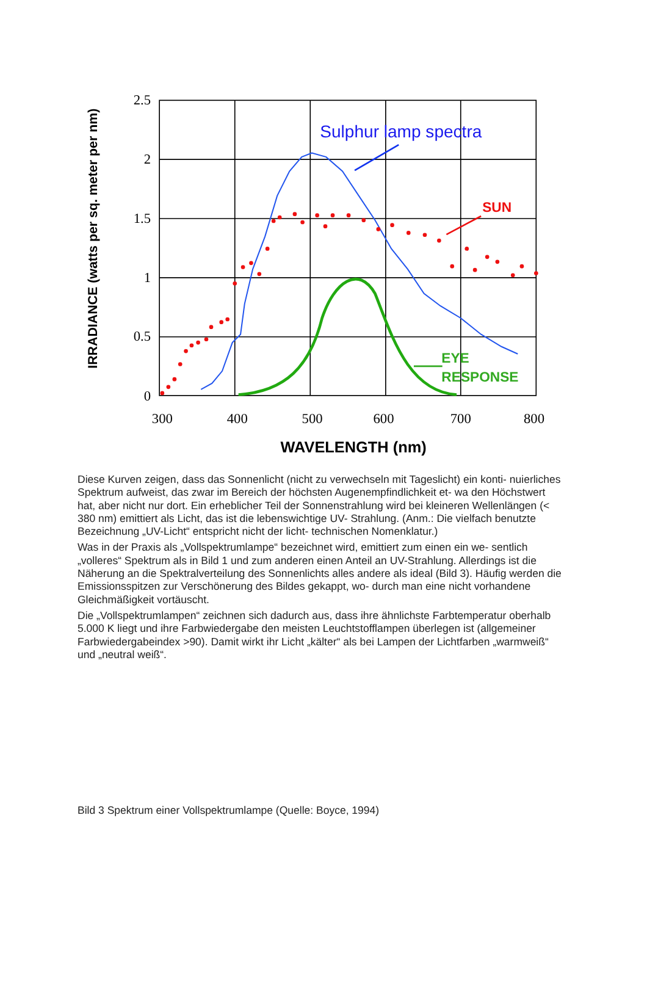2.5
2
1.5
1
0.5
0
300
400
500
600
700
800
WAVELENGTH (nm)
IRRADIANCE (watts per sq. meter per nm)
Sulphur lamp spectra
SUN
EYE
RESPONSE
Diese Kurven zeigen, dass das Sonnenlicht (nicht zu verwechseln mit Tageslicht) ein konti- nuierliches Spektrum aufweist, das zwar im Bereich der höchsten Augenempfindlichkeit et- wa den Höchstwert hat, aber nicht nur dort. Ein erheblicher Teil der Sonnenstrahlung wird bei kleineren Wellenlängen (< 380 nm) emittiert als Licht, das ist die lebenswichtige UV- Strahlung. (Anm.: Die vielfach benutzte Bezeichnung „UV-Licht“ entspricht nicht der licht- technischen Nomenklatur.)
Was in der Praxis als „Vollspektrumlampe“ bezeichnet wird, emittiert zum einen ein we- sentlich „volleres“ Spektrum als in Bild 1 und zum anderen einen Anteil an UV-Strahlung. Allerdings ist die Näherung an die Spektralverteilung des Sonnenlichts alles andere als ideal (Bild 3). Häufig werden die Emissionsspitzen zur Verschönerung des Bildes gekappt, wo- durch man eine nicht vorhandene Gleichmäßigkeit vortäuscht.
Die „Vollspektrumlampen“ zeichnen sich dadurch aus, dass ihre ähnlichste Farbtemperatur oberhalb 5.000 K liegt und ihre Farbwiedergabe den meisten Leuchtstofflampen überlegen ist (allgemeiner Farbwiedergabeindex >90). Damit wirkt ihr Licht „kälter“ als bei Lampen der Lichtfarben „warmweiß“ und „neutral weiß“.
Bild 3 Spektrum einer Vollspektrumlampe (Quelle: Boyce, 1994)